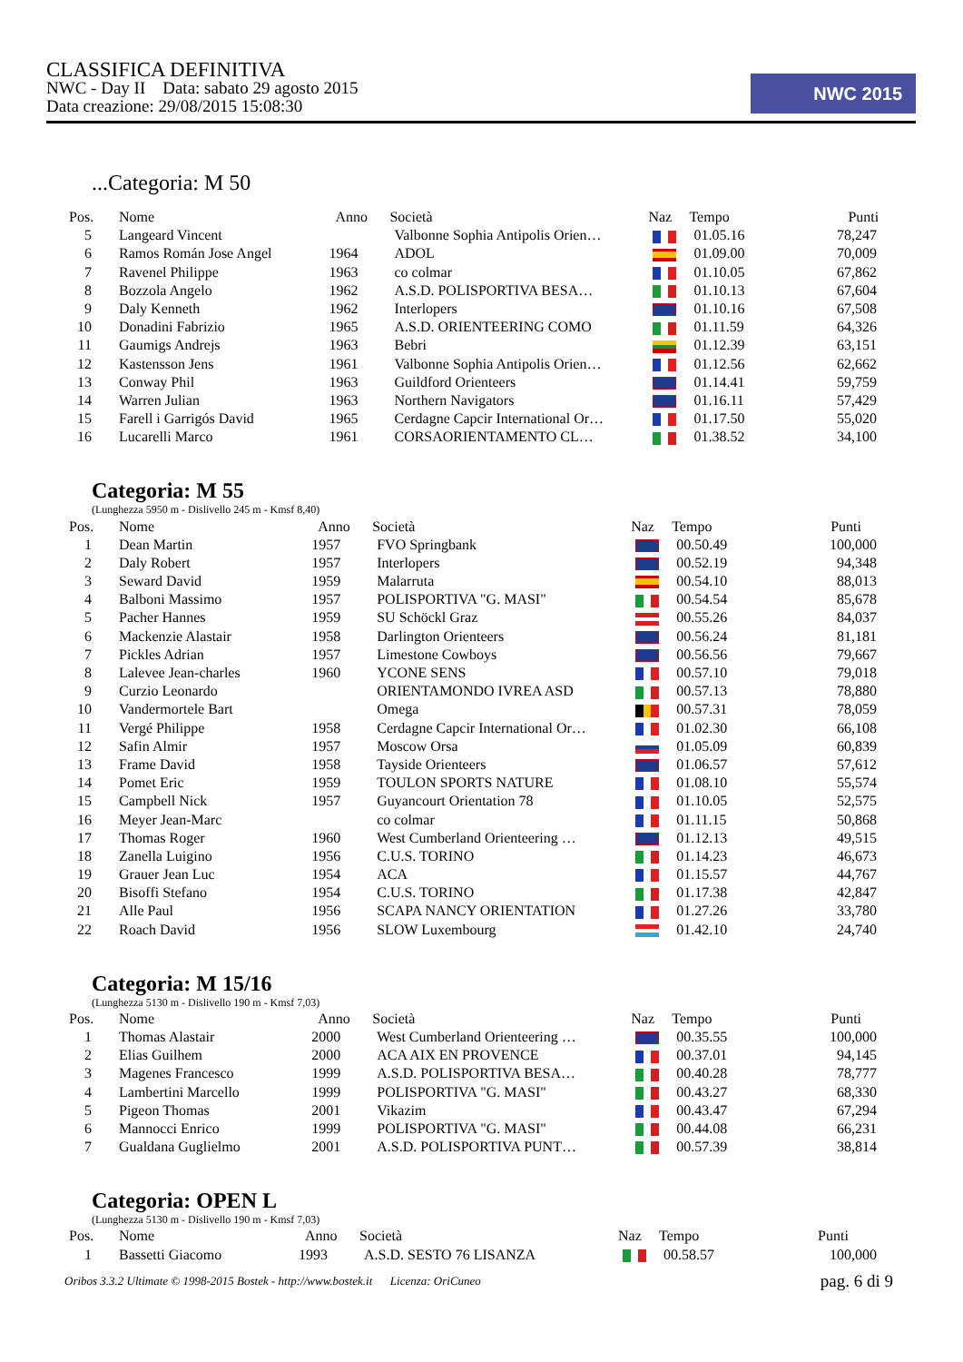CLASSIFICA DEFINITIVA
NWC - Day II Data: sabato 29 agosto 2015
Data creazione: 29/08/2015 15:08:30
NWC 2015
...Categoria: M 50
| Pos. | Nome | Anno | Società | Naz | Tempo | Punti |
| --- | --- | --- | --- | --- | --- | --- |
| 5 | Langeard Vincent | | Valbonne Sophia Antipolis Orien… | | 01.05.16 | 78,247 |
| 6 | Ramos Román Jose Angel | 1964 | ADOL | | 01.09.00 | 70,009 |
| 7 | Ravenel Philippe | 1963 | co colmar | | 01.10.05 | 67,862 |
| 8 | Bozzola Angelo | 1962 | A.S.D. POLISPORTIVA BESA… | | 01.10.13 | 67,604 |
| 9 | Daly Kenneth | 1962 | Interlopers | | 01.10.16 | 67,508 |
| 10 | Donadini Fabrizio | 1965 | A.S.D. ORIENTEERING COMO | | 01.11.59 | 64,326 |
| 11 | Gaumigs Andrejs | 1963 | Bebri | | 01.12.39 | 63,151 |
| 12 | Kastensson Jens | 1961 | Valbonne Sophia Antipolis Orien… | | 01.12.56 | 62,662 |
| 13 | Conway Phil | 1963 | Guildford Orienteers | | 01.14.41 | 59,759 |
| 14 | Warren Julian | 1963 | Northern Navigators | | 01.16.11 | 57,429 |
| 15 | Farell i Garrigós David | 1965 | Cerdagne Capcir International Or… | | 01.17.50 | 55,020 |
| 16 | Lucarelli Marco | 1961 | CORSAORIENTAMENTO CL… | | 01.38.52 | 34,100 |
Categoria: M 55
(Lunghezza 5950 m - Dislivello 245 m - Kmsf 8,40)
| Pos. | Nome | Anno | Società | Naz | Tempo | Punti |
| --- | --- | --- | --- | --- | --- | --- |
| 1 | Dean Martin | 1957 | FVO Springbank | | 00.50.49 | 100,000 |
| 2 | Daly Robert | 1957 | Interlopers | | 00.52.19 | 94,348 |
| 3 | Seward David | 1959 | Malarruta | | 00.54.10 | 88,013 |
| 4 | Balboni Massimo | 1957 | POLISPORTIVA "G. MASI" | | 00.54.54 | 85,678 |
| 5 | Pacher Hannes | 1959 | SU Schöckl Graz | | 00.55.26 | 84,037 |
| 6 | Mackenzie Alastair | 1958 | Darlington Orienteers | | 00.56.24 | 81,181 |
| 7 | Pickles Adrian | 1957 | Limestone Cowboys | | 00.56.56 | 79,667 |
| 8 | Lalevee Jean-charles | 1960 | YCONE SENS | | 00.57.10 | 79,018 |
| 9 | Curzio Leonardo | | ORIENTAMONDO IVREA ASD | | 00.57.13 | 78,880 |
| 10 | Vandermortele Bart | | Omega | | 00.57.31 | 78,059 |
| 11 | Vergé Philippe | 1958 | Cerdagne Capcir International Or… | | 01.02.30 | 66,108 |
| 12 | Safin Almir | 1957 | Moscow Orsa | | 01.05.09 | 60,839 |
| 13 | Frame David | 1958 | Tayside Orienteers | | 01.06.57 | 57,612 |
| 14 | Pomet Eric | 1959 | TOULON SPORTS NATURE | | 01.08.10 | 55,574 |
| 15 | Campbell Nick | 1957 | Guyancourt Orientation 78 | | 01.10.05 | 52,575 |
| 16 | Meyer Jean-Marc | | co colmar | | 01.11.15 | 50,868 |
| 17 | Thomas Roger | 1960 | West Cumberland Orienteering … | | 01.12.13 | 49,515 |
| 18 | Zanella Luigino | 1956 | C.U.S. TORINO | | 01.14.23 | 46,673 |
| 19 | Grauer Jean Luc | 1954 | ACA | | 01.15.57 | 44,767 |
| 20 | Bisoffi Stefano | 1954 | C.U.S. TORINO | | 01.17.38 | 42,847 |
| 21 | Alle Paul | 1956 | SCAPA NANCY ORIENTATION | | 01.27.26 | 33,780 |
| 22 | Roach David | 1956 | SLOW Luxembourg | | 01.42.10 | 24,740 |
Categoria: M 15/16
(Lunghezza 5130 m - Dislivello 190 m - Kmsf 7,03)
| Pos. | Nome | Anno | Società | Naz | Tempo | Punti |
| --- | --- | --- | --- | --- | --- | --- |
| 1 | Thomas Alastair | 2000 | West Cumberland Orienteering … | | 00.35.55 | 100,000 |
| 2 | Elias Guilhem | 2000 | ACA AIX EN PROVENCE | | 00.37.01 | 94,145 |
| 3 | Magenes Francesco | 1999 | A.S.D. POLISPORTIVA BESA… | | 00.40.28 | 78,777 |
| 4 | Lambertini Marcello | 1999 | POLISPORTIVA "G. MASI" | | 00.43.27 | 68,330 |
| 5 | Pigeon Thomas | 2001 | Vikazim | | 00.43.47 | 67,294 |
| 6 | Mannocci Enrico | 1999 | POLISPORTIVA "G. MASI" | | 00.44.08 | 66,231 |
| 7 | Gualdana Guglielmo | 2001 | A.S.D. POLISPORTIVA PUNT… | | 00.57.39 | 38,814 |
Categoria: OPEN L
(Lunghezza 5130 m - Dislivello 190 m - Kmsf 7,03)
| Pos. | Nome | Anno | Società | Naz | Tempo | Punti |
| --- | --- | --- | --- | --- | --- | --- |
| 1 | Bassetti Giacomo | 1993 | A.S.D. SESTO 76 LISANZA | | 00.58.57 | 100,000 |
Oribos 3.3.2 Ultimate © 1998-2015 Bostek - http://www.bostek.it Licenza: OriCuneo pag. 6 di 9